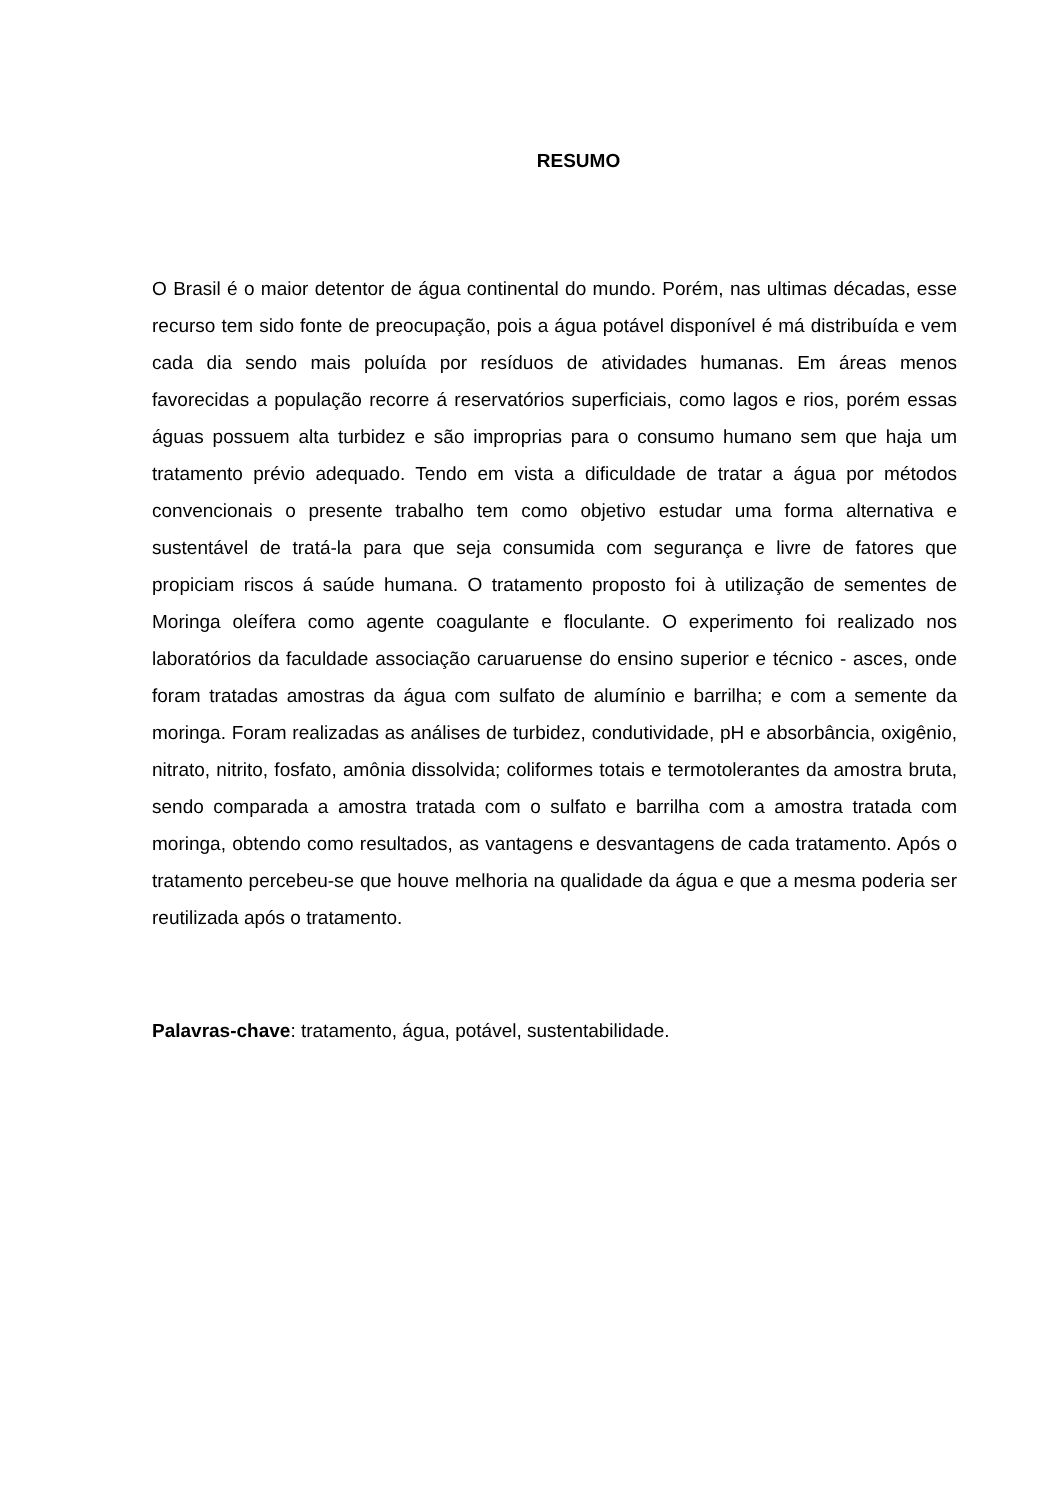RESUMO
O Brasil é o maior detentor de água continental do mundo. Porém, nas ultimas décadas, esse recurso tem sido fonte de preocupação, pois a água potável disponível é má distribuída e vem cada dia sendo mais poluída por resíduos de atividades humanas. Em áreas menos favorecidas a população recorre á reservatórios superficiais, como lagos e rios, porém essas águas possuem alta turbidez e são improprias para o consumo humano sem que haja um tratamento prévio adequado. Tendo em vista a dificuldade de tratar a água por métodos convencionais o presente trabalho tem como objetivo estudar uma forma alternativa e sustentável de tratá-la para que seja consumida com segurança e livre de fatores que propiciam riscos á saúde humana. O tratamento proposto foi à utilização de sementes de Moringa oleífera como agente coagulante e floculante. O experimento foi realizado nos laboratórios da faculdade associação caruaruense do ensino superior e técnico - asces, onde foram tratadas amostras da água com sulfato de alumínio e barrilha; e com a semente da moringa. Foram realizadas as análises de turbidez, condutividade, pH e absorbância, oxigênio, nitrato, nitrito, fosfato, amônia dissolvida; coliformes totais e termotolerantes da amostra bruta, sendo comparada a amostra tratada com o sulfato e barrilha com a amostra tratada com moringa, obtendo como resultados, as vantagens e desvantagens de cada tratamento. Após o tratamento percebeu-se que houve melhoria na qualidade da água e que a mesma poderia ser reutilizada após o tratamento.
Palavras-chave: tratamento, água, potável, sustentabilidade.